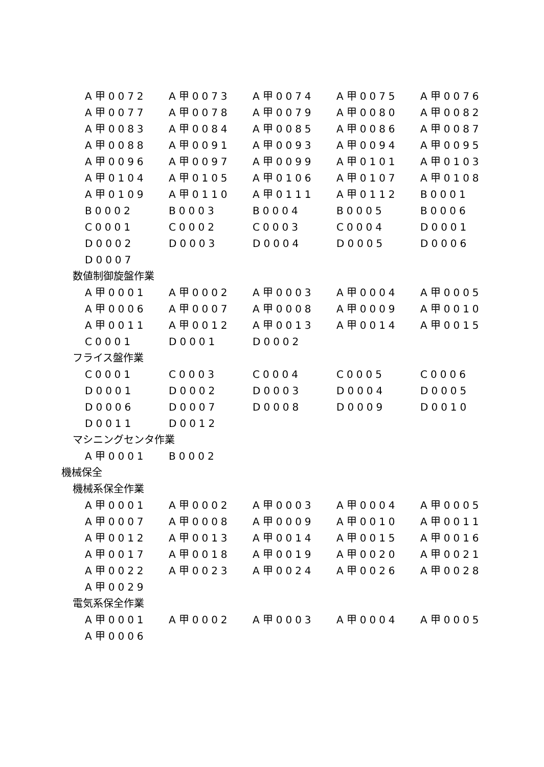| A甲0072 | A甲0073 | A甲0074 | A甲0075 | A甲0076 |
| A甲0077 | A甲0078 | A甲0079 | A甲0080 | A甲0082 |
| A甲0083 | A甲0084 | A甲0085 | A甲0086 | A甲0087 |
| A甲0088 | A甲0091 | A甲0093 | A甲0094 | A甲0095 |
| A甲0096 | A甲0097 | A甲0099 | A甲0101 | A甲0103 |
| A甲0104 | A甲0105 | A甲0106 | A甲0107 | A甲0108 |
| A甲0109 | A甲0110 | A甲0111 | A甲0112 | B0001 |
| B0002 | B0003 | B0004 | B0005 | B0006 |
| C0001 | C0002 | C0003 | C0004 | D0001 |
| D0002 | D0003 | D0004 | D0005 | D0006 |
| D0007 | | | | |
数値制御旋盤作業
| A甲0001 | A甲0002 | A甲0003 | A甲0004 | A甲0005 |
| A甲0006 | A甲0007 | A甲0008 | A甲0009 | A甲0010 |
| A甲0011 | A甲0012 | A甲0013 | A甲0014 | A甲0015 |
| C0001 | D0001 | D0002 | | |
フライス盤作業
| C0001 | C0003 | C0004 | C0005 | C0006 |
| D0001 | D0002 | D0003 | D0004 | D0005 |
| D0006 | D0007 | D0008 | D0009 | D0010 |
| D0011 | D0012 | | | |
マシニングセンタ作業
| A甲0001 | B0002 | | | |
機械保全
機械系保全作業
| A甲0001 | A甲0002 | A甲0003 | A甲0004 | A甲0005 |
| A甲0007 | A甲0008 | A甲0009 | A甲0010 | A甲0011 |
| A甲0012 | A甲0013 | A甲0014 | A甲0015 | A甲0016 |
| A甲0017 | A甲0018 | A甲0019 | A甲0020 | A甲0021 |
| A甲0022 | A甲0023 | A甲0024 | A甲0026 | A甲0028 |
| A甲0029 | | | | |
電気系保全作業
| A甲0001 | A甲0002 | A甲0003 | A甲0004 | A甲0005 |
| A甲0006 | | | | |